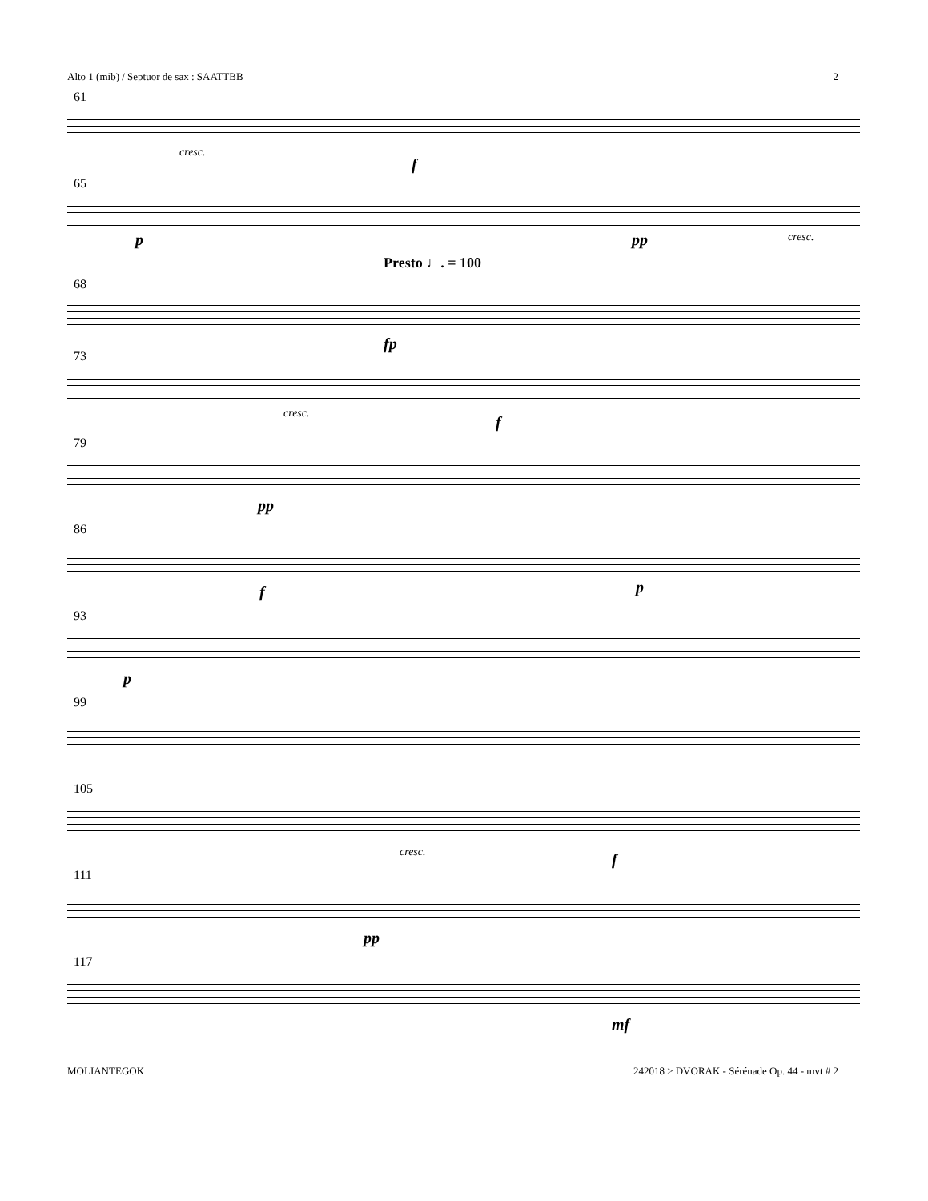Alto 1 (mib) / Septuor de sax : SAATTBB 2
61
cresc.
f
65
p pp cresc.
Presto ♩. = 100
68
fp
73
cresc. f
79
pp
86
f p
93
p
99
105
cresc. f
111
pp
117
mf
MOLIANTEGOK 242018 > DVORAK - Sérénade Op. 44 - mvt # 2